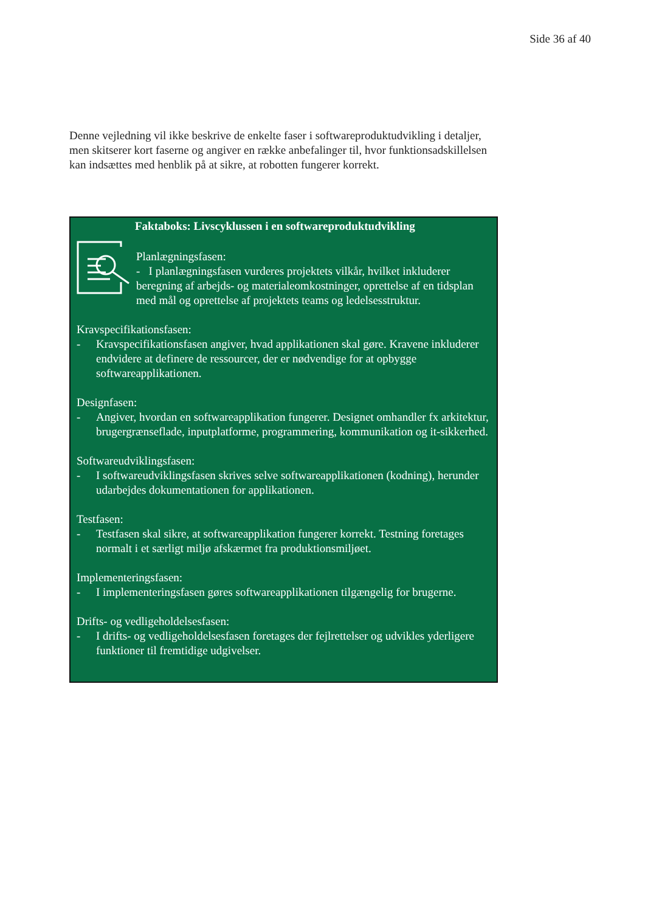Side 36 af 40
Denne vejledning vil ikke beskrive de enkelte faser i softwareproduktudvikling i detaljer, men skitserer kort faserne og angiver en række anbefalinger til, hvor funktionsadskillelsen kan indsættes med henblik på at sikre, at robotten fungerer korrekt.
Faktaboks: Livscyklussen i en softwareproduktudvikling
Planlægningsfasen:
- I planlægningsfasen vurderes projektets vilkår, hvilket inkluderer beregning af arbejds- og materialeomkostninger, oprettelse af en tidsplan med mål og oprettelse af projektets teams og ledelsesstruktur.
Kravspecifikationsfasen:
- Kravspecifikationsfasen angiver, hvad applikationen skal gøre. Kravene inkluderer endvidere at definere de ressourcer, der er nødvendige for at opbygge softwareapplikationen.
Designfasen:
- Angiver, hvordan en softwareapplikation fungerer. Designet omhandler fx arkitektur, brugergrænseflade, inputplatforme, programmering, kommunikation og it-sikkerhed.
Softwareudviklingsfasen:
- I softwareudviklingsfasen skrives selve softwareapplikationen (kodning), herunder udarbejdes dokumentationen for applikationen.
Testfasen:
- Testfasen skal sikre, at softwareapplikation fungerer korrekt. Testning foretages normalt i et særligt miljø afskærmet fra produktionsmiljøet.
Implementeringsfasen:
- I implementeringsfasen gøres softwareapplikationen tilgængelig for brugerne.
Drifts- og vedligeholdelsesfasen:
- I drifts- og vedligeholdelsesfasen foretages der fejlrettelser og udvikles yderligere funktioner til fremtidige udgivelser.